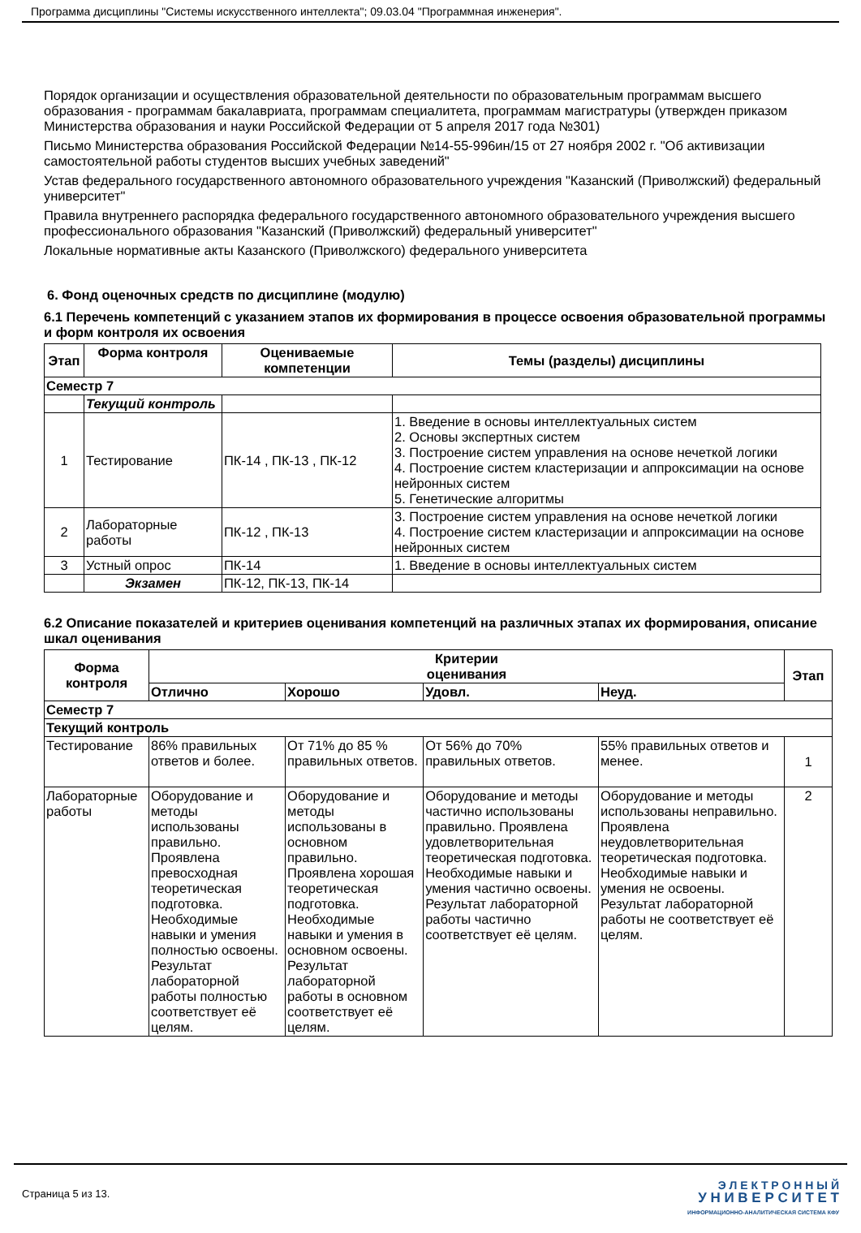Программа дисциплины "Системы искусственного интеллекта"; 09.03.04 "Программная инженерия".
Порядок организации и осуществления образовательной деятельности по образовательным программам высшего образования - программам бакалавриата, программам специалитета, программам магистратуры (утвержден приказом Министерства образования и науки Российской Федерации от 5 апреля 2017 года №301)
Письмо Министерства образования Российской Федерации №14-55-996ин/15 от 27 ноября 2002 г. "Об активизации самостоятельной работы студентов высших учебных заведений"
Устав федерального государственного автономного образовательного учреждения "Казанский (Приволжский) федеральный университет"
Правила внутреннего распорядка федерального государственного автономного образовательного учреждения высшего профессионального образования "Казанский (Приволжский) федеральный университет"
Локальные нормативные акты Казанского (Приволжского) федерального университета
6. Фонд оценочных средств по дисциплине (модулю)
6.1 Перечень компетенций с указанием этапов их формирования в процессе освоения образовательной программы и форм контроля их освоения
| Этап | Форма контроля | Оцениваемые компетенции | Темы (разделы) дисциплины |
| --- | --- | --- | --- |
| Семестр 7 | | | |
| | Текущий контроль | | |
| 1 | Тестирование | ПК-14 , ПК-13 , ПК-12 | 1. Введение в основы интеллектуальных систем 2. Основы экспертных систем 3. Построение систем управления на основе нечеткой логики 4. Построение систем кластеризации и аппроксимации на основе нейронных систем 5. Генетические алгоритмы |
| 2 | Лабораторные работы | ПК-12 , ПК-13 | 3. Построение систем управления на основе нечеткой логики 4. Построение систем кластеризации и аппроксимации на основе нейронных систем |
| 3 | Устный опрос | ПК-14 | 1. Введение в основы интеллектуальных систем |
| | Экзамен | ПК-12, ПК-13, ПК-14 | |
6.2 Описание показателей и критериев оценивания компетенций на различных этапах их формирования, описание шкал оценивания
| Форма контроля | Критерии оценивания | | | | Этап |
| --- | --- | --- | --- | --- | --- |
| | Отлично | Хорошо | Удовл. | Неуд. | |
| Семестр 7 | | | | | |
| Текущий контроль | | | | | |
| Тестирование | 86% правильных ответов и более. | От 71% до 85 % правильных ответов. | От 56% до 70% правильных ответов. | 55% правильных ответов и менее. | 1 |
| Лабораторные работы | Оборудование и методы использованы правильно. Проявлена превосходная теоретическая подготовка. Необходимые навыки и умения полностью освоены. Результат лабораторной работы полностью соответствует её целям. | Оборудование и методы использованы в основном правильно. Проявлена хорошая теоретическая подготовка. Необходимые навыки и умения в основном освоены. Результат лабораторной работы в основном соответствует её целям. | Оборудование и методы частично использованы правильно. Проявлена удовлетворительная теоретическая подготовка. Необходимые навыки и умения частично освоены. Результат лабораторной работы частично соответствует её целям. | Оборудование и методы использованы неправильно. Проявлена неудовлетворительная теоретическая подготовка. Необходимые навыки и умения не освоены. Результат лабораторной работы не соответствует её целям. | 2 |
Страница 5 из 13.
Э Л Е К Т Р О Н Н Ы Й
У Н И В Е Р С И Т Е Т
ИНФОРМАЦИОННО-АНАЛИТИЧЕСКАЯ СИСТЕМА КФУ